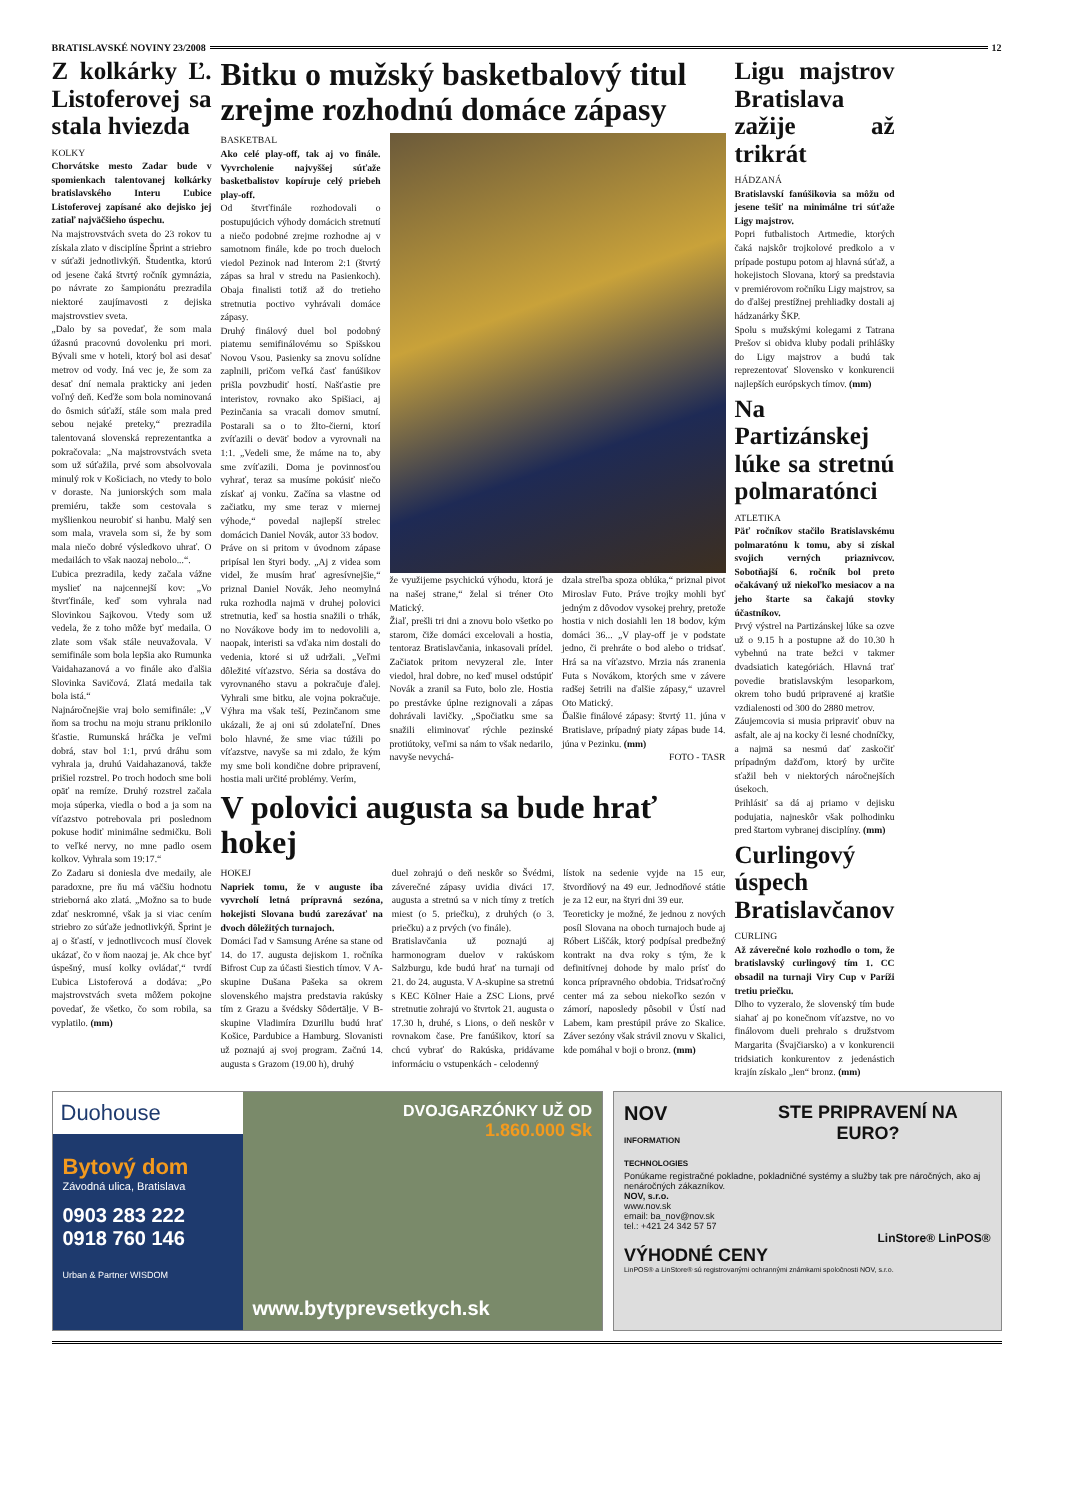BRATISLAVSKÉ NOVINY 23/2008 12
Z kolkárky Ľ. Listoferovej sa stala hviezda
KOLKY
Chorvátske mesto Zadar bude v spomienkach talentovanej kolkárky bratislavského Interu Ľubice Listoferovej zapísané ako dejisko jej zatiaľ najväčšieho úspechu.
Na majstrovstvách sveta do 23 rokov tu získala zlato v disciplíne Šprint a striebro v súťaži jednotlivkýň. Študentka, ktorú od jesene čaká štvrtý ročník gymnázia, po návrate zo šampionátu prezradila niektoré zaujímavosti z dejiska majstrovstiev sveta.
„Dalo by sa povedať, že som mala úžasnú pracovnú dovolenku pri mori. Bývali sme v hoteli, ktorý bol asi desať metrov od vody. Iná vec je, že som za desať dní nemala prakticky ani jeden voľný deň. Keďže som bola nominovaná do ôsmich súťaží, stále som mala pred sebou nejaké preteky,“ prezradila talentovaná slovenská reprezentantka a pokračovala: „Na majstrovstvách sveta som už súťažila, prvé som absolvovala minulý rok v Košiciach, no vtedy to bolo v doraste. Na juniorských som mala premiéru, takže som cestovala s myšlienkou neurobiť si hanbu. Malý sen som mala, vravela som si, že by som mala niečo dobré výsledkovo uhrať. O medailách to však naozaj nebolo...“.
Ľubica prezradila, kedy začala vážne myslieť na najcennejší kov: „Vo štvrťfinále, keď som vyhrala nad Slovinkou Sajkovou. Vtedy som už vedela, že z toho môže byť medaila. O zlate som však stále neuvažovala. V semifinále som bola lepšia ako Rumunka Vaidahazanová a vo finále ako ďalšia Slovinka Savičová. Zlatá medaila tak bola istá.“
Najnáročnejšie vraj bolo semifinále: „V ňom sa trochu na moju stranu priklonilo šťastie. Rumunská hráčka je veľmi dobrá, stav bol 1:1, prvú dráhu som vyhrala ja, druhú Vaidahazanová, takže prišiel rozstrel. Po troch hodoch sme boli opäť na remíze. Druhý rozstrel začala moja súperka, viedla o bod a ja som na víťazstvo potrebovala pri poslednom pokuse hodiť minimálne sedmičku. Boli to veľké nervy, no mne padlo osem kolkov. Vyhrala som 19:17.“
Zo Zadaru si doniesla dve medaily, ale paradoxne, pre ňu má väčšiu hodnotu strieborná ako zlatá. „Možno sa to bude zdať neskromné, však ja si viac cením striebro zo súťaže jednotlivkýň. Šprint je aj o šťastí, v jednotlivcoch musí človek ukázať, čo v ňom naozaj je. Ak chce byť úspešný, musí kolky ovládať,“ tvrdí Ľubica Listoferová a dodáva: „Po majstrovstvách sveta môžem pokojne povedať, že všetko, čo som robila, sa vyplatilo. (mm)
Bitku o mužský basketbalový titul zrejme rozhodnú domáce zápasy
BASKETBAL
Ako celé play-off, tak aj vo finále. Vyvrcholenie najvyššej súťaže basketbalistov kopíruje celý priebeh play-off.
Od štvrťfinále rozhodovali o postupujúcich výhody domácich stretnutí a niečo podobné zrejme rozhodne aj v samotnom finále, kde po troch dueloch viedol Pezinok nad Interom 2:1 (štvrtý zápas sa hral v stredu na Pasienkoch). Obaja finalisti totiž až do tretieho stretnutia poctivo vyhrávali domáce zápasy.
Druhý finálový duel bol podobný piatemu semifinálovému so Spišskou Novou Vsou. Pasienky sa znovu solídne zaplnili, pričom veľká časť fanúšikov prišla povzbudiť hostí. Našťastie pre interistov, rovnako ako Spišiaci, aj Pezinčania sa vracali domov smutní. Postarali sa o to žlto-čierni, ktorí zvíťazili o deväť bodov a vyrovnali na 1:1. „Vedeli sme, že máme na to, aby sme zvíťazili. Doma je povinnosťou vyhrať, teraz sa musíme pokúsiť niečo získať aj vonku. Začína sa vlastne od začiatku, my sme teraz v miernej výhode,“ povedal najlepší strelec domácich Daniel Novák, autor 33 bodov.
Práve on si pritom v úvodnom zápase pripísal len štyri body. „Aj z videa som videl, že musím hrať agresívnejšie,“ priznal Daniel Novák. Jeho neomylná ruka rozhodla najmä v druhej polovici stretnutia, keď sa hostia snažili o trhák, no Novákove body im to nedovolili a, naopak, interisti sa vďaka nim dostali do vedenia, ktoré si už udržali. „Veľmi dôležité víťazstvo. Séria sa dostáva do vyrovnaného stavu a pokračuje ďalej. Vyhrali sme bitku, ale vojna pokračuje. Výhra ma však teší, Pezinčanom sme ukázali, že aj oni sú zdolateľní. Dnes bolo hlavné, že sme viac túžili po víťazstve, navyše sa mi zdalo, že kým my sme boli kondične dobre pripravení, hostia mali určité problémy. Verím,
že využijeme psychickú výhodu, ktorá je na našej strane,“ želal si tréner Oto Matický.
Žiaľ, prešli tri dni a znovu bolo všetko po starom, čiže domáci excelovali a hostia, tentoraz Bratislavčania, inkasovali prídel. Začiatok pritom nevyzeral zle. Inter viedol, hral dobre, no keď musel odstúpiť Novák a zranil sa Futo, bolo zle. Hostia po prestávke úplne rezignovali a zápas dohrávali lavičky. „Spočiatku sme sa snažili eliminovať rýchle pezinské protiútoky, veľmi sa nám to však nedarilo, navyše nevychá-
dzala streľba spoza oblúka,“ priznal pivot Miroslav Futo. Práve trojky mohli byť jedným z dôvodov vysokej prehry, pretože hostia v nich dosiahli len 18 bodov, kým domáci 36... „V play-off je v podstate jedno, či prehráte o bod alebo o tridsať. Hrá sa na víťazstvo. Mrzia nás zranenia Futa s Novákom, ktorých sme v závere radšej šetrili na ďalšie zápasy,“ uzavrel Oto Matický.
Ďalšie finálové zápasy: štvrtý 11. júna v Bratislave, prípadný piaty zápas bude 14. júna v Pezinku. (mm)
FOTO - TASR
V polovici augusta sa bude hrať hokej
HOKEJ
Napriek tomu, že v auguste iba vyvrcholí letná prípravná sezóna, hokejisti Slovana budú zarezávať na dvoch dôležitých turnajoch.
Domáci ľad v Samsung Aréne sa stane od 14. do 17. augusta dejiskom 1. ročníka Bifrost Cup za účasti šiestich tímov. V A-skupine Dušana Pašeka sa okrem slovenského majstra predstavia rakúsky tím z Grazu a švédsky Sôdertälje. V B-skupine Vladimíra Dzurillu budú hrať Košice, Pardubice a Hamburg. Slovanisti už poznajú aj svoj program. Začnú 14. augusta s Grazom (19.00 h), druhý
duel zohrajú o deň neskôr so Švédmi, záverečné zápasy uvidia diváci 17. augusta a stretnú sa v nich tímy z tretích miest (o 5. priečku), z druhých (o 3. priečku) a z prvých (vo finále).
Bratislavčania už poznajú aj harmonogram duelov v rakúskom Salzburgu, kde budú hrať na turnaji od 21. do 24. augusta. V A-skupine sa stretnú s KEC Kölner Haie a ZSC Lions, prvé stretnutie zohrajú vo štvrtok 21. augusta o 17.30 h, druhé, s Lions, o deň neskôr v rovnakom čase. Pre fanúšikov, ktorí sa chcú vybrať do Rakúska, pridávame informáciu o vstupenkách - celodenný
lístok na sedenie vyjde na 15 eur, štvordňový na 49 eur. Jednodňové státie je za 12 eur, na štyri dni 39 eur.
Teoreticky je možné, že jednou z nových posíl Slovana na oboch turnajoch bude aj Róbert Liščák, ktorý podpísal predbežný kontrakt na dva roky s tým, že k definitívnej dohode by malo prísť do konca prípravného obdobia. Tridsaťročný center má za sebou niekoľko sezón v zámorí, naposledy pôsobil v Ústí nad Labem, kam prestúpil práve zo Skalice. Záver sezóny však strávil znovu v Skalici, kde pomáhal v boji o bronz. (mm)
Ligu majstrov Bratislava zažije až trikrát
HÁDZANÁ
Bratislavskí fanúšikovia sa môžu od jesene tešiť na minimálne tri súťaže Ligy majstrov.
Popri futbalistoch Artmedie, ktorých čaká najskôr trojkolové predkolo a v prípade postupu potom aj hlavná súťaž, a hokejistoch Slovana, ktorý sa predstavia v premiérovom ročníku Ligy majstrov, sa do ďalšej prestížnej prehliadky dostali aj hádzanárky ŠKP.
Spolu s mužskými kolegami z Tatrana Prešov si obidva kluby podali prihlášky do Ligy majstrov a budú tak reprezentovať Slovensko v konkurencii najlepších európskych tímov. (mm)
Na Partizánskej lúke sa stretnú polmaratónci
ATLETIKA
Päť ročníkov stačilo Bratislavskému polmaratónu k tomu, aby si získal svojich verných priaznivcov. Sobotňajší 6. ročník bol preto očakávaný už niekoľko mesiacov a na jeho štarte sa čakajú stovky účastníkov.
Prvý výstrel na Partizánskej lúke sa ozve už o 9.15 h a postupne až do 10.30 h vybehnú na trate bežci v takmer dvadsiatich kategóriách. Hlavná trať povedie bratislavským lesoparkom, okrem toho budú pripravené aj kratšie vzdialenosti od 300 do 2880 metrov.
Záujemcovia si musia pripraviť obuv na asfalt, ale aj na kocky či lesné chodníčky, a najmä sa nesmú dať zaskočiť prípadným dažďom, ktorý by určite sťažil beh v niektorých náročnejších úsekoch.
Prihlásiť sa dá aj priamo v dejisku podujatia, najneskôr však polhodinku pred štartom vybranej disciplíny. (mm)
Curlingový úspech Bratislavčanov
CURLING
Až záverečné kolo rozhodlo o tom, že bratislavský curlingový tím 1. CC obsadil na turnaji Viry Cup v Paríži tretiu priečku.
Dlho to vyzeralo, že slovenský tím bude siahať aj po konečnom víťazstve, no vo finálovom dueli prehralo s družstvom Margarita (Švajčiarsko) a v konkurencii tridsiatich konkurentov z jedenástich krajín získalo „len“ bronz. (mm)
Duohouse
Bytový dom
Závodná ulica, Bratislava
0903 283 222
0918 760 146
Urban & Partner WISDOM
DVOJGARZÓNKY UŽ OD
1.860.000 Sk
www.bytyprevsetkych.sk
NOV
INFORMATION TECHNOLOGIES
STE PRIPRAVENÍ NA EURO?
Ponúkame registračné pokladne, pokladničné systémy a služby tak pre náročných, ako aj nenáročných zákazníkov.
NOV, s.r.o.
www.nov.sk
email: ba_nov@nov.sk
tel.: +421 24 342 57 57
LinStore® LinPOS®
VÝHODNÉ CENY
LinPOS® a LinStore® sú registrovanými ochrannými známkami spoločnosti NOV, s.r.o.